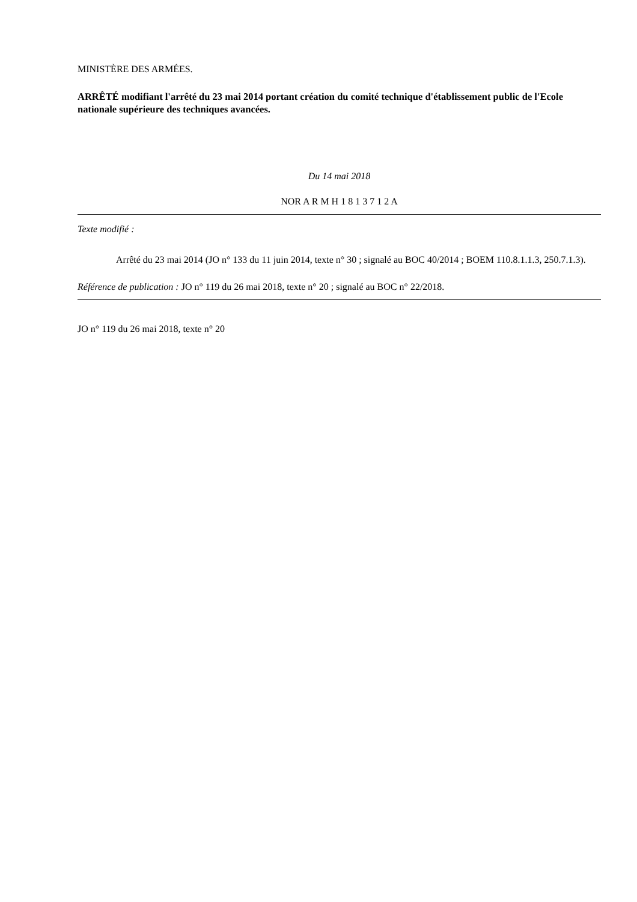MINISTÈRE DES ARMÉES.
ARRÊTÉ modifiant l'arrêté du 23 mai 2014 portant création du comité technique d'établissement public de l'Ecole nationale supérieure des techniques avancées.
Du 14 mai 2018
NOR A R M H 1 8 1 3 7 1 2 A
Texte modifié :
Arrêté du 23 mai 2014 (JO n° 133 du 11 juin 2014, texte n° 30 ; signalé au BOC 40/2014 ; BOEM 110.8.1.1.3, 250.7.1.3).
Référence de publication : JO n° 119 du 26 mai 2018, texte n° 20 ; signalé au BOC n° 22/2018.
JO n° 119 du 26 mai 2018, texte n° 20